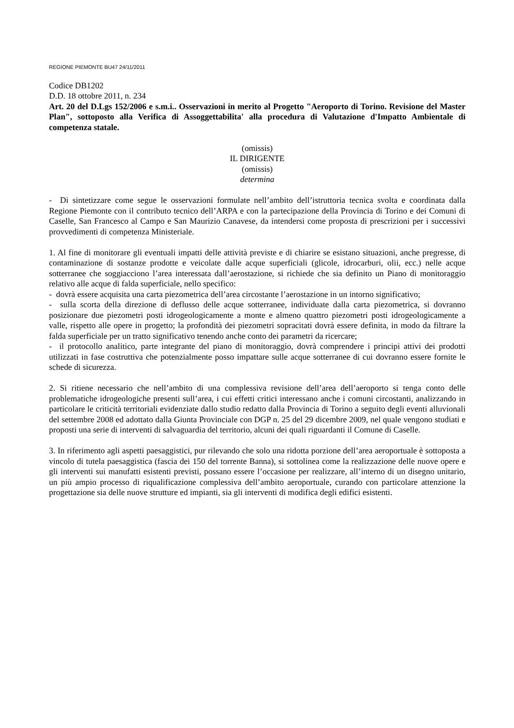REGIONE PIEMONTE BU47 24/11/2011
Codice DB1202
D.D. 18 ottobre 2011, n. 234
Art. 20 del D.Lgs 152/2006 e s.m.i.. Osservazioni in merito al Progetto "Aeroporto di Torino. Revisione del Master Plan", sottoposto alla Verifica di Assoggettabilita' alla procedura di Valutazione d'Impatto Ambientale di competenza statale.
(omissis)
IL DIRIGENTE
(omissis)
determina
- Di sintetizzare come segue le osservazioni formulate nell’ambito dell’istruttoria tecnica svolta e coordinata dalla Regione Piemonte con il contributo tecnico dell’ARPA e con la partecipazione della Provincia di Torino e dei Comuni di Caselle, San Francesco al Campo e San Maurizio Canavese, da intendersi come proposta di prescrizioni per i successivi provvedimenti di competenza Ministeriale.
1. Al fine di monitorare gli eventuali impatti delle attività previste e di chiarire se esistano situazioni, anche pregresse, di contaminazione di sostanze prodotte e veicolate dalle acque superficiali (glicole, idrocarburi, olii, ecc.) nelle acque sotterranee che soggiacciono l’area interessata dall’aerostazione, si richiede che sia definito un Piano di monitoraggio relativo alle acque di falda superficiale, nello specifico:
- dovrà essere acquisita una carta piezometrica dell’area circostante l’aerostazione in un intorno significativo;
- sulla scorta della direzione di deflusso delle acque sotterranee, individuate dalla carta piezometrica, si dovranno posizionare due piezometri posti idrogeologicamente a monte e almeno quattro piezometri posti idrogeologicamente a valle, rispetto alle opere in progetto; la profondità dei piezometri sopracitati dovrà essere definita, in modo da filtrare la falda superficiale per un tratto significativo tenendo anche conto dei parametri da ricercare;
- il protocollo analitico, parte integrante del piano di monitoraggio, dovrà comprendere i principi attivi dei prodotti utilizzati in fase costruttiva che potenzialmente posso impattare sulle acque sotterranee di cui dovranno essere fornite le schede di sicurezza.
2. Si ritiene necessario che nell’ambito di una complessiva revisione dell’area dell’aeroporto si tenga conto delle problematiche idrogeologiche presenti sull’area, i cui effetti critici interessano anche i comuni circostanti, analizzando in particolare le criticità territoriali evidenziate dallo studio redatto dalla Provincia di Torino a seguito degli eventi alluvionali del settembre 2008 ed adottato dalla Giunta Provinciale con DGP n. 25 del 29 dicembre 2009, nel quale vengono studiati e proposti una serie di interventi di salvaguardia del territorio, alcuni dei quali riguardanti il Comune di Caselle.
3. In riferimento agli aspetti paesaggistici, pur rilevando che solo una ridotta porzione dell’area aeroportuale è sottoposta a vincolo di tutela paesaggistica (fascia dei 150 del torrente Banna), si sottolinea come la realizzazione delle nuove opere e gli interventi sui manufatti esistenti previsti, possano essere l’occasione per realizzare, all’interno di un disegno unitario, un più ampio processo di riqualificazione complessiva dell’ambito aeroportuale, curando con particolare attenzione la progettazione sia delle nuove strutture ed impianti, sia gli interventi di modifica degli edifici esistenti.